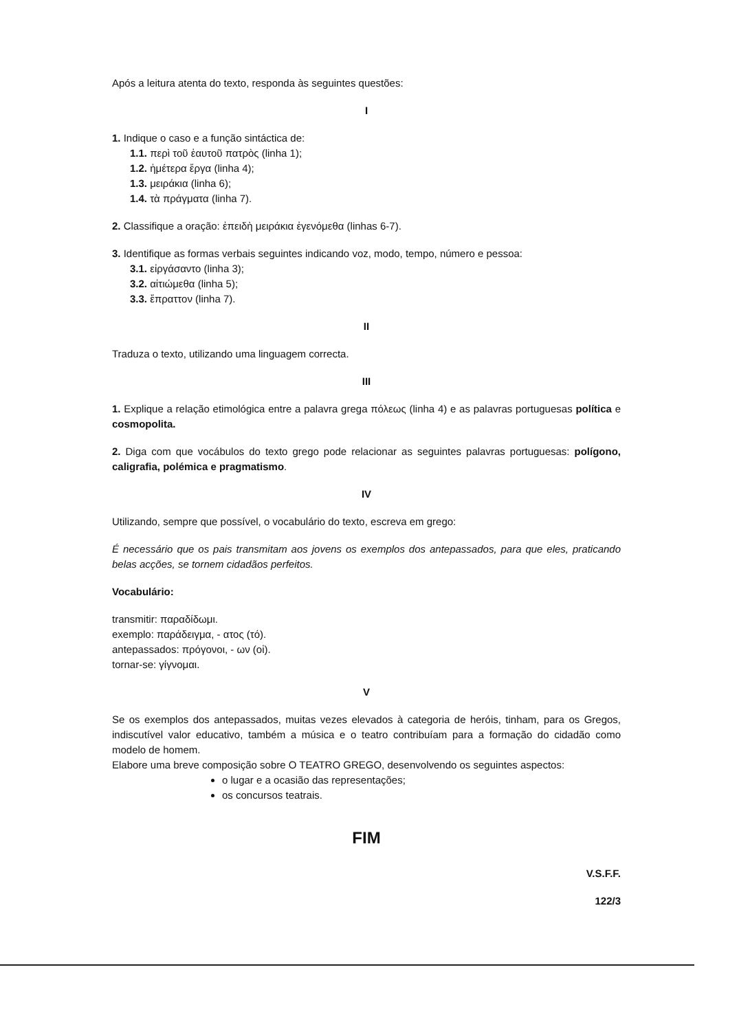Após a leitura atenta do texto, responda às seguintes questões:
I
1. Indique o caso e a função sintáctica de:
1.1. περὶ τοῦ ἑαυτοῦ πατρὸς (linha 1);
1.2. ἡμέτερα ἔργα (linha 4);
1.3. μειράκια (linha 6);
1.4. τὰ πράγματα (linha 7).
2. Classifique a oração: ἐπειδὴ μειράκια ἐγενόμεθα (linhas 6-7).
3. Identifique as formas verbais seguintes indicando voz, modo, tempo, número e pessoa:
3.1. εἰργάσαντο (linha 3);
3.2. αἰτιώμεθα (linha 5);
3.3. ἔπραττον (linha 7).
II
Traduza o texto, utilizando uma linguagem correcta.
III
1. Explique a relação etimológica entre a palavra grega πόλεως (linha 4) e as palavras portuguesas política e cosmopolita.
2. Diga com que vocábulos do texto grego pode relacionar as seguintes palavras portuguesas: polígono, caligrafia, polémica e pragmatismo.
IV
Utilizando, sempre que possível, o vocabulário do texto, escreva em grego:
É necessário que os pais transmitam aos jovens os exemplos dos antepassados, para que eles, praticando belas acções, se tornem cidadãos perfeitos.
Vocabulário:
transmitir: παραδίδωμι.
exemplo: παράδειγμα, - ατος (τό).
antepassados: πρόγονοι, - ων (οἱ).
tornar-se: γίγνομαι.
V
Se os exemplos dos antepassados, muitas vezes elevados à categoria de heróis, tinham, para os Gregos, indiscutível valor educativo, também a música e o teatro contribuíam para a formação do cidadão como modelo de homem.
Elabore uma breve composição sobre O TEATRO GREGO, desenvolvendo os seguintes aspectos:
o lugar e a ocasião das representações;
os concursos teatrais.
FIM
V.S.F.F.
122/3